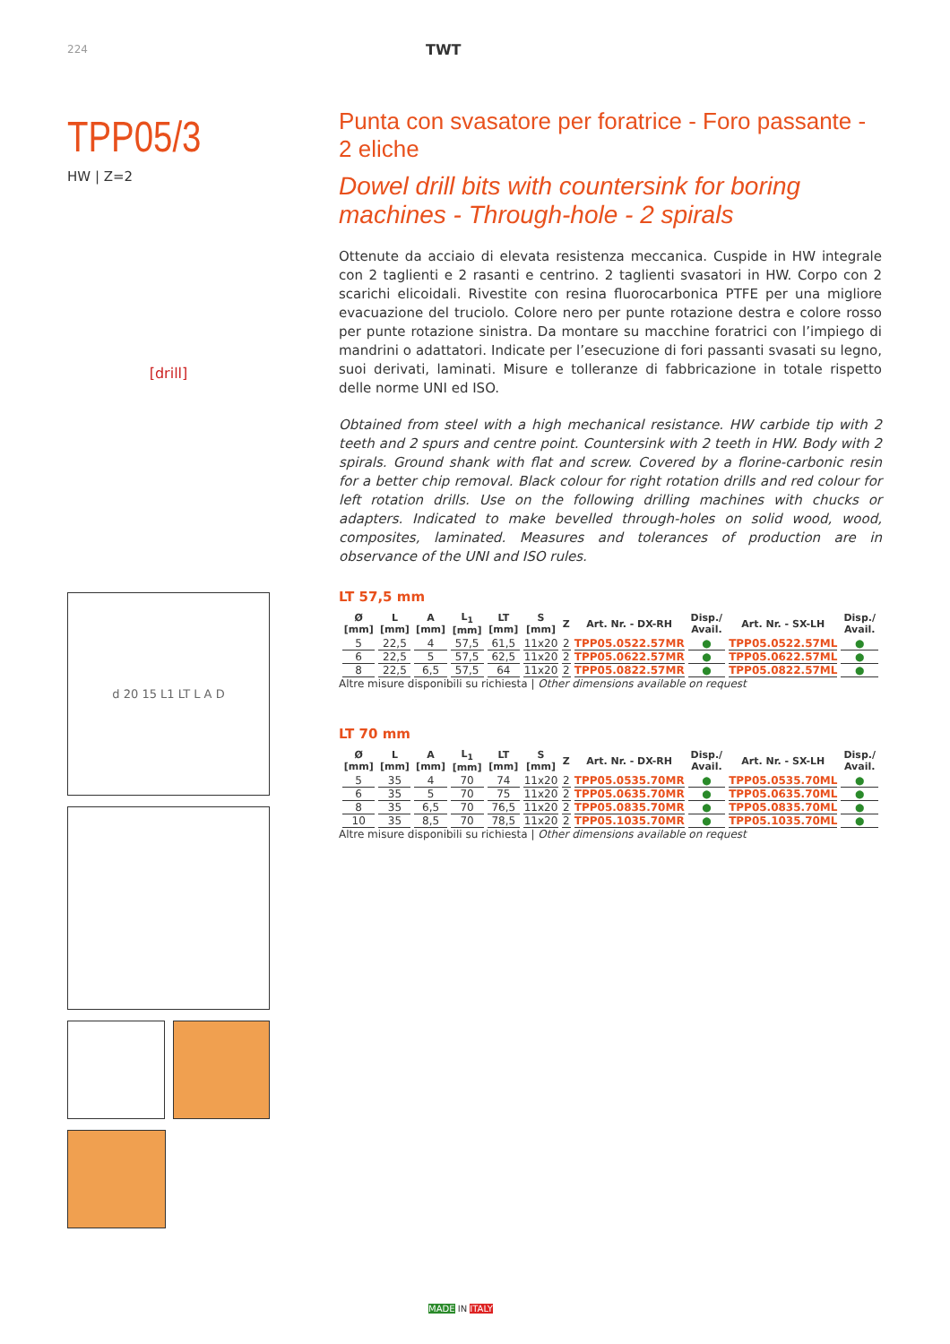224 TWT
TPP05/3
HW | Z=2
[drill]
d 20 15 L1 LT L A D
Punta con svasatore per foratrice - Foro passante - 2 eliche
Dowel drill bits with countersink for boring machines - Through-hole - 2 spirals
Ottenute da acciaio di elevata resistenza meccanica. Cuspide in HW integrale con 2 taglienti e 2 rasanti e centrino. 2 taglienti svasatori in HW. Corpo con 2 scarichi elicoidali. Rivestite con resina fluorocarbonica PTFE per una migliore evacuazione del truciolo. Colore nero per punte rotazione destra e colore rosso per punte rotazione sinistra. Da montare su macchine foratrici con l’impiego di mandrini o adattatori. Indicate per l’esecuzione di fori passanti svasati su legno, suoi derivati, laminati. Misure e tolleranze di fabbricazione in totale rispetto delle norme UNI ed ISO.
Obtained from steel with a high mechanical resistance. HW carbide tip with 2 teeth and 2 spurs and centre point. Countersink with 2 teeth in HW. Body with 2 spirals. Ground shank with flat and screw. Covered by a florine-carbonic resin for a better chip removal. Black colour for right rotation drills and red colour for left rotation drills. Use on the following drilling machines with chucks or adapters. Indicated to make bevelled through-holes on solid wood, wood, composites, laminated. Measures and tolerances of production are in observance of the UNI and ISO rules.
LT 57,5 mm
| Ø [mm] | L [mm] | A [mm] | L<sub>1</sub> [mm] | LT [mm] | S [mm] | Z | Art. Nr. - DX-RH | Disp./ Avail. | Art. Nr. - SX-LH | Disp./ Avail. |
| --- | --- | --- | --- | --- | --- | --- | --- | --- | --- | --- |
| 5 | 22,5 | 4 | 57,5 | 61,5 | 11x20 | 2 | TPP05.0522.57MR | ● | TPP05.0522.57ML | ● |
| 6 | 22,5 | 5 | 57,5 | 62,5 | 11x20 | 2 | TPP05.0622.57MR | ● | TPP05.0622.57ML | ● |
| 8 | 22,5 | 6,5 | 57,5 | 64 | 11x20 | 2 | TPP05.0822.57MR | ● | TPP05.0822.57ML | ● |
Altre misure disponibili su richiesta | Other dimensions available on request
LT 70 mm
| Ø [mm] | L [mm] | A [mm] | L<sub>1</sub> [mm] | LT [mm] | S [mm] | Z | Art. Nr. - DX-RH | Disp./ Avail. | Art. Nr. - SX-LH | Disp./ Avail. |
| --- | --- | --- | --- | --- | --- | --- | --- | --- | --- | --- |
| 5 | 35 | 4 | 70 | 74 | 11x20 | 2 | TPP05.0535.70MR | ● | TPP05.0535.70ML | ● |
| 6 | 35 | 5 | 70 | 75 | 11x20 | 2 | TPP05.0635.70MR | ● | TPP05.0635.70ML | ● |
| 8 | 35 | 6,5 | 70 | 76,5 | 11x20 | 2 | TPP05.0835.70MR | ● | TPP05.0835.70ML | ● |
| 10 | 35 | 8,5 | 70 | 78,5 | 11x20 | 2 | TPP05.1035.70MR | ● | TPP05.1035.70ML | ● |
Altre misure disponibili su richiesta | Other dimensions available on request
MADE IN ITALY